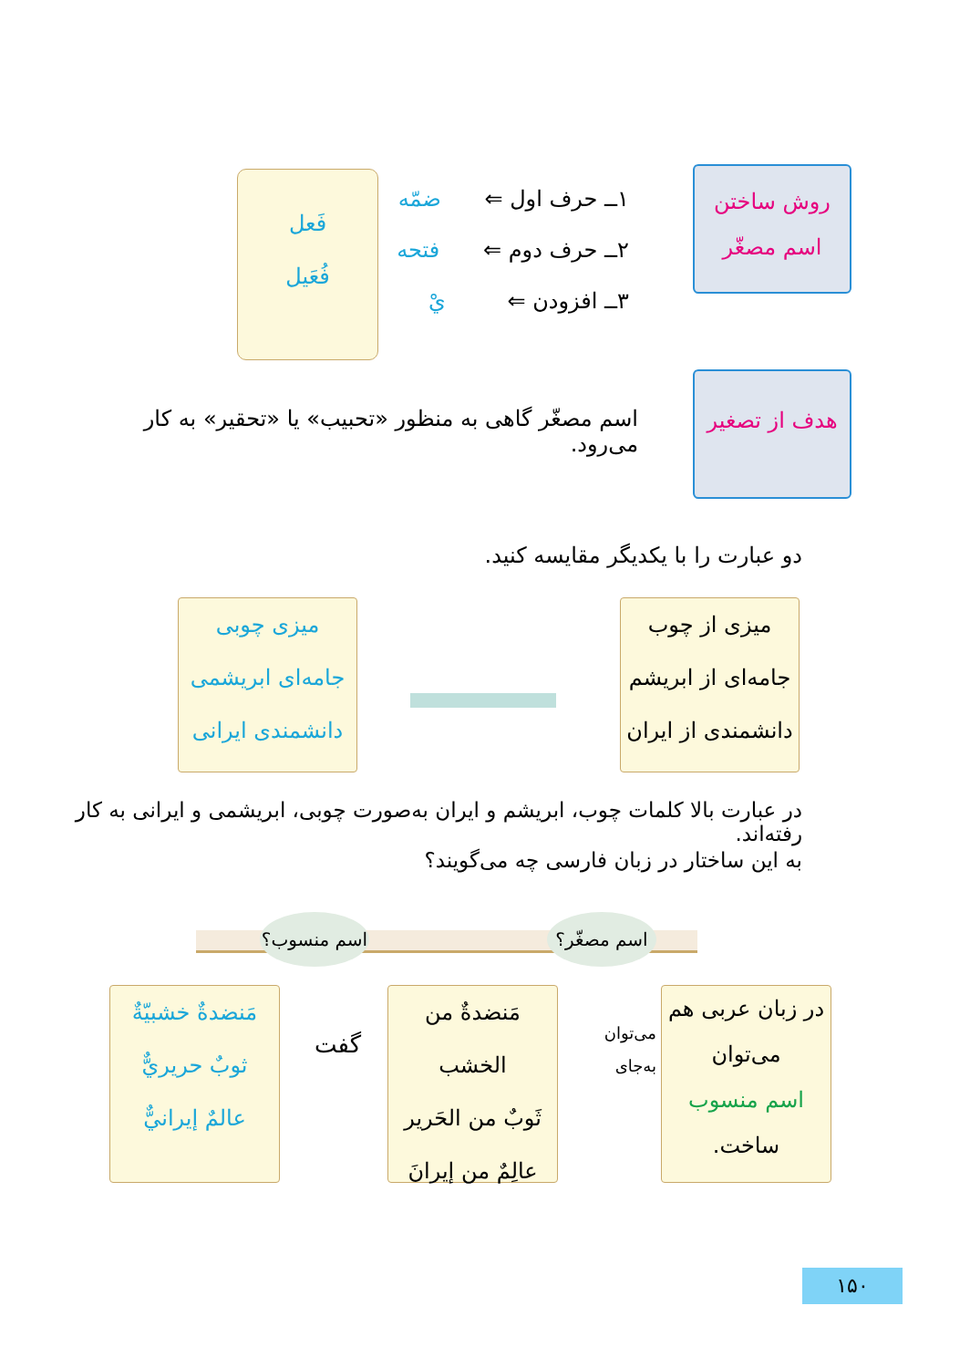روش ساختن
اسم مصغّر
۱ــ حرف اول ⇐ ضمّه
۲ــ حرف دوم ⇐ فتحه
۳ــ افزودن ⇐ يْ
فَعل
فُعَيل
هدف از تصغير
اسم مصغّر گاهی به منظور «تحبيب» يا «تحقير» به کار می‌رود.
دو عبارت را با يکديگر مقايسه کنيد.
ميزی از چوب
جامه‌ای از ابريشم
دانشمندی از ايران
ميزی چوبی
جامه‌ای ابريشمی
دانشمندی ايرانی
در عبارت بالا کلمات چوب، ابريشم و ايران به‌صورت چوبی، ابريشمی و ايرانی به کار رفته‌اند.
به اين ساختار در زبان فارسی چه می‌گويند؟
اسم مصغّر؟
اسم منسوب؟
در زبان عربی هم
می‌توان
اسم منسوب
ساخت.
می‌توان به‌جای
مَنضدةٌ من الخشب
ثَوبٌ من الحَرير
عالِمٌ من إيرانَ
گفت
مَنضدةٌ خشبيّةٌ
ثوبٌ حريريٌّ
عالمٌ إيرانيٌّ
۱۵۰